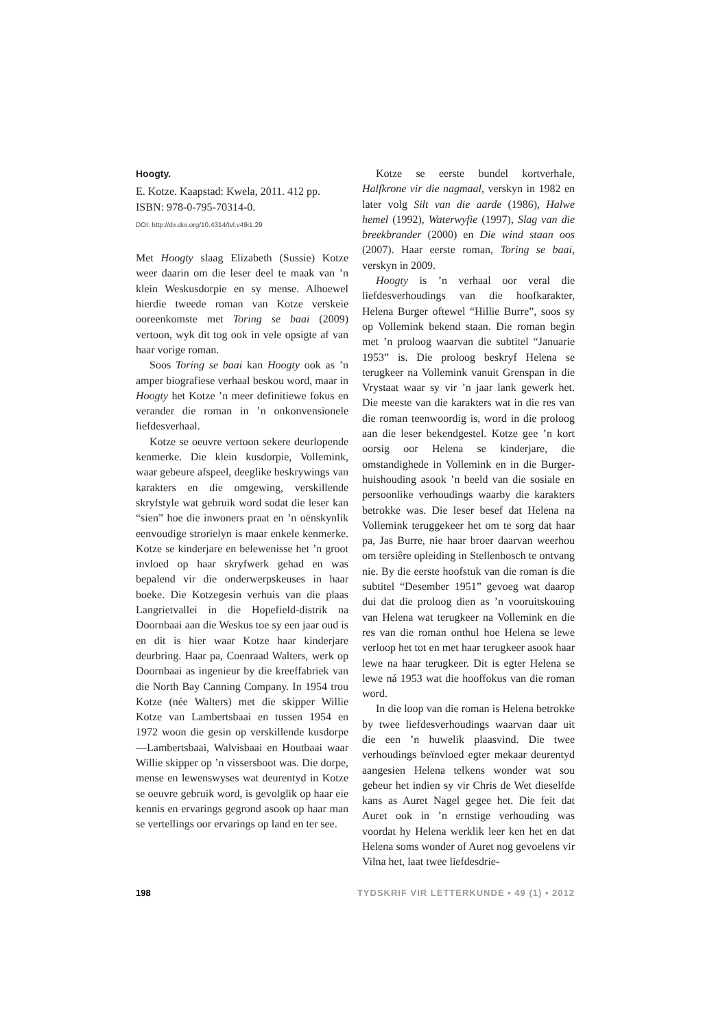Hoogty.
E. Kotze. Kaapstad: Kwela, 2011. 412 pp.
ISBN: 978-0-795-70314-0.
DOI: http://dx.doi.org/10.4314/tvl.v49i1.29
Met Hoogty slaag Elizabeth (Sussie) Kotze weer daarin om die leser deel te maak van ’n klein Weskusdorpie en sy mense. Alhoewel hierdie tweede roman van Kotze verskeie ooreenkomste met Toring se baai (2009) vertoon, wyk dit tog ook in vele opsigte af van haar vorige roman.
Soos Toring se baai kan Hoogty ook as ’n amper biografiese verhaal beskou word, maar in Hoogty het Kotze ’n meer definitiewe fokus en verander die roman in ’n onkonvensionele liefdesverhaal.
Kotze se oeuvre vertoon sekere deurlopende kenmerke. Die klein kusdorpie, Vollemink, waar gebeure afspeel, deeglike beskrywings van karakters en die omgewing, verskillende skryfstyle wat gebruik word sodat die leser kan “sien” hoe die inwoners praat en ’n oënskynlik eenvoudige strorielyn is maar enkele kenmerke. Kotze se kinderjare en belewenisse het ’n groot invloed op haar skryfwerk gehad en was bepalend vir die onderwerpskeuses in haar boeke. Die Kotzegesin verhuis van die plaas Langrietvallei in die Hopefield-distrik na Doornbaai aan die Weskus toe sy een jaar oud is en dit is hier waar Kotze haar kinderjare deurbring. Haar pa, Coenraad Walters, werk op Doornbaai as ingenieur by die kreeffabriek van die North Bay Canning Company. In 1954 trou Kotze (née Walters) met die skipper Willie Kotze van Lambertsbaai en tussen 1954 en 1972 woon die gesin op verskillende kusdorpe—Lambertsbaai, Walvisbaai en Houtbaai waar Willie skipper op ’n vissersboot was. Die dorpe, mense en lewenswyses wat deurentyd in Kotze se oeuvre gebruik word, is gevolglik op haar eie kennis en ervarings gegrond asook op haar man se vertellings oor ervarings op land en ter see.
Kotze se eerste bundel kortverhale, Halfkrone vir die nagmaal, verskyn in 1982 en later volg Silt van die aarde (1986), Halwe hemel (1992), Waterwyfie (1997), Slag van die breekbrander (2000) en Die wind staan oos (2007). Haar eerste roman, Toring se baai, verskyn in 2009.
Hoogty is ’n verhaal oor veral die liefdesverhoudings van die hoofkarakter, Helena Burger oftewel “Hillie Burre”, soos sy op Vollemink bekend staan. Die roman begin met ’n proloog waarvan die subtitel “Januarie 1953” is. Die proloog beskryf Helena se terugkeer na Vollemink vanuit Grenspan in die Vrystaat waar sy vir ’n jaar lank gewerk het. Die meeste van die karakters wat in die res van die roman teenwoordig is, word in die proloog aan die leser bekendgestel. Kotze gee ’n kort oorsig oor Helena se kinderjare, die omstandighede in Vollemink en in die Burger-huishouding asook ’n beeld van die sosiale en persoonlike verhoudings waarby die karakters betrokke was. Die leser besef dat Helena na Vollemink teruggekeer het om te sorg dat haar pa, Jas Burre, nie haar broer daarvan weerhou om tersiêre opleiding in Stellenbosch te ontvang nie. By die eerste hoofstuk van die roman is die subtitel “Desember 1951” gevoeg wat daarop dui dat die proloog dien as ’n vooruitskouing van Helena wat terugkeer na Vollemink en die res van die roman onthul hoe Helena se lewe verloop het tot en met haar terugkeer asook haar lewe na haar terugkeer. Dit is egter Helena se lewe ná 1953 wat die hooffokus van die roman word.
In die loop van die roman is Helena betrokke by twee liefdesverhoudings waarvan daar uit die een ’n huwelik plaasvind. Die twee verhoudings beïnvloed egter mekaar deurentyd aangesien Helena telkens wonder wat sou gebeur het indien sy vir Chris de Wet dieselfde kans as Auret Nagel gegee het. Die feit dat Auret ook in ’n ernstige verhouding was voordat hy Helena werklik leer ken het en dat Helena soms wonder of Auret nog gevoelens vir Vilna het, laat twee liefdesdrie-
198 TYDSKRIF VIR LETTERKUNDE • 49 (1) • 2012